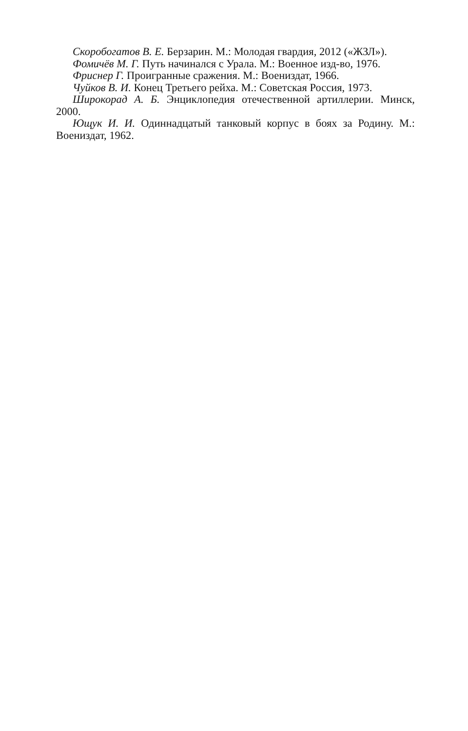Скоробогатов В. Е. Берзарин. М.: Молодая гвардия, 2012 («ЖЗЛ»).
Фомичёв М. Г. Путь начинался с Урала. М.: Военное изд-во, 1976.
Фриснер Г. Проигранные сражения. М.: Воениздат, 1966.
Чуйков В. И. Конец Третьего рейха. М.: Советская Россия, 1973.
Широкорад А. Б. Энциклопедия отечественной артиллерии. Минск, 2000.
Ющук И. И. Одиннадцатый танковый корпус в боях за Родину. М.: Воениздат, 1962.